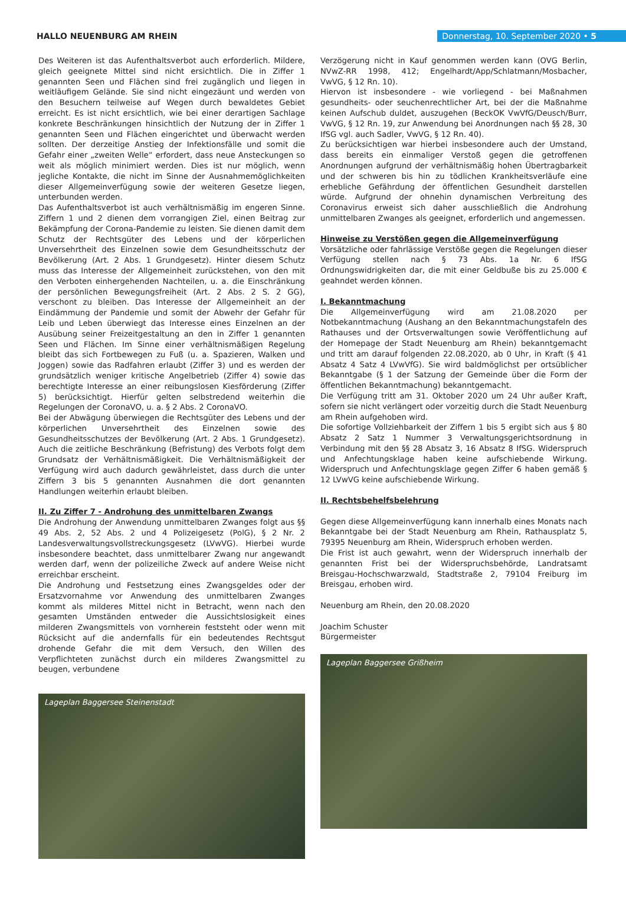HALLO NEUENBURG AM RHEIN
Donnerstag, 10. September 2020 • 5
Des Weiteren ist das Aufenthaltsverbot auch erforderlich. Mildere, gleich geeignete Mittel sind nicht ersichtlich. Die in Ziffer 1 genannten Seen und Flächen sind frei zugänglich und liegen in weitläufigem Gelände. Sie sind nicht eingezäunt und werden von den Besuchern teilweise auf Wegen durch bewaldetes Gebiet erreicht. Es ist nicht ersichtlich, wie bei einer derartigen Sachlage konkrete Beschränkungen hinsichtlich der Nutzung der in Ziffer 1 genannten Seen und Flächen eingerichtet und überwacht werden sollten. Der derzeitige Anstieg der Infektionsfälle und somit die Gefahr einer „zweiten Welle“ erfordert, dass neue Ansteckungen so weit als möglich minimiert werden. Dies ist nur möglich, wenn jegliche Kontakte, die nicht im Sinne der Ausnahmemöglichkeiten dieser Allgemeinverfügung sowie der weiteren Gesetze liegen, unterbunden werden.
Das Aufenthaltsverbot ist auch verhältnismäßig im engeren Sinne. Ziffern 1 und 2 dienen dem vorrangigen Ziel, einen Beitrag zur Bekämpfung der Corona-Pandemie zu leisten. Sie dienen damit dem Schutz der Rechtsgüter des Lebens und der körperlichen Unversehrtheit des Einzelnen sowie dem Gesundheitsschutz der Bevölkerung (Art. 2 Abs. 1 Grundgesetz). Hinter diesem Schutz muss das Interesse der Allgemeinheit zurückstehen, von den mit den Verboten einhergehenden Nachteilen, u. a. die Einschränkung der persönlichen Bewegungsfreiheit (Art. 2 Abs. 2 S. 2 GG), verschont zu bleiben. Das Interesse der Allgemeinheit an der Eindämmung der Pandemie und somit der Abwehr der Gefahr für Leib und Leben überwiegt das Interesse eines Einzelnen an der Ausübung seiner Freizeitgestaltung an den in Ziffer 1 genannten Seen und Flächen. Im Sinne einer verhältnismäßigen Regelung bleibt das sich Fortbewegen zu Fuß (u. a. Spazieren, Walken und Joggen) sowie das Radfahren erlaubt (Ziffer 3) und es werden der grundsätzlich weniger kritische Angelbetrieb (Ziffer 4) sowie das berechtigte Interesse an einer reibungslosen Kiesförderung (Ziffer 5) berücksichtigt. Hierfür gelten selbstredend weiterhin die Regelungen der CoronaVO, u. a. § 2 Abs. 2 CoronaVO.
Bei der Abwägung überwiegen die Rechtsgüter des Lebens und der körperlichen Unversehrtheit des Einzelnen sowie des Gesundheitsschutzes der Bevölkerung (Art. 2 Abs. 1 Grundgesetz). Auch die zeitliche Beschränkung (Befristung) des Verbots folgt dem Grundsatz der Verhältnismäßigkeit. Die Verhältnismäßigkeit der Verfügung wird auch dadurch gewährleistet, dass durch die unter Ziffern 3 bis 5 genannten Ausnahmen die dort genannten Handlungen weiterhin erlaubt bleiben.
II. Zu Ziffer 7 - Androhung des unmittelbaren Zwangs
Die Androhung der Anwendung unmittelbaren Zwanges folgt aus §§ 49 Abs. 2, 52 Abs. 2 und 4 Polizeigesetz (PolG), § 2 Nr. 2 Landesverwaltungsvollstreckungsgesetz (LVwVG). Hierbei wurde insbesondere beachtet, dass unmittelbarer Zwang nur angewandt werden darf, wenn der polizeiliche Zweck auf andere Weise nicht erreichbar erscheint.
Die Androhung und Festsetzung eines Zwangsgeldes oder der Ersatzvornahme vor Anwendung des unmittelbaren Zwanges kommt als milderes Mittel nicht in Betracht, wenn nach den gesamten Umständen entweder die Aussichtslosigkeit eines milderen Zwangsmittels von vornherein feststeht oder wenn mit Rücksicht auf die andernfalls für ein bedeutendes Rechtsgut drohende Gefahr die mit dem Versuch, den Willen des Verpflichteten zunächst durch ein milderes Zwangsmittel zu beugen, verbundene
Lageplan Baggersee Steinenstadt
Verzögerung nicht in Kauf genommen werden kann (OVG Berlin, NVwZ-RR 1998, 412; Engelhardt/App/Schlatmann/Mosbacher, VwVG, § 12 Rn. 10).
Hiervon ist insbesondere - wie vorliegend - bei Maßnahmen gesundheits- oder seuchenrechtlicher Art, bei der die Maßnahme keinen Aufschub duldet, auszugehen (BeckOK VwVfG/Deusch/Burr, VwVG, § 12 Rn. 19, zur Anwendung bei Anordnungen nach §§ 28, 30 IfSG vgl. auch Sadler, VwVG, § 12 Rn. 40).
Zu berücksichtigen war hierbei insbesondere auch der Umstand, dass bereits ein einmaliger Verstoß gegen die getroffenen Anordnungen aufgrund der verhältnismäßig hohen Übertragbarkeit und der schweren bis hin zu tödlichen Krankheitsverläufe eine erhebliche Gefährdung der öffentlichen Gesundheit darstellen würde. Aufgrund der ohnehin dynamischen Verbreitung des Coronavirus erweist sich daher ausschließlich die Androhung unmittelbaren Zwanges als geeignet, erforderlich und angemessen.
Hinweise zu Verstößen gegen die Allgemeinverfügung
Vorsätzliche oder fahrlässige Verstöße gegen die Regelungen dieser Verfügung stellen nach § 73 Abs. 1a Nr. 6 IfSG Ordnungswidrigkeiten dar, die mit einer Geldbuße bis zu 25.000 € geahndet werden können.
I. Bekanntmachung
Die Allgemeinverfügung wird am 21.08.2020 per Notbekanntmachung (Aushang an den Bekanntmachungstafeln des Rathauses und der Ortsverwaltungen sowie Veröffentlichung auf der Homepage der Stadt Neuenburg am Rhein) bekanntgemacht und tritt am darauf folgenden 22.08.2020, ab 0 Uhr, in Kraft (§ 41 Absatz 4 Satz 4 LVwVfG). Sie wird baldmöglichst per ortsüblicher Bekanntgabe (§ 1 der Satzung der Gemeinde über die Form der öffentlichen Bekanntmachung) bekanntgemacht.
Die Verfügung tritt am 31. Oktober 2020 um 24 Uhr außer Kraft, sofern sie nicht verlängert oder vorzeitig durch die Stadt Neuenburg am Rhein aufgehoben wird.
Die sofortige Vollziehbarkeit der Ziffern 1 bis 5 ergibt sich aus § 80 Absatz 2 Satz 1 Nummer 3 Verwaltungsgerichtsordnung in Verbindung mit den §§ 28 Absatz 3, 16 Absatz 8 IfSG. Widerspruch und Anfechtungsklage haben keine aufschiebende Wirkung. Widerspruch und Anfechtungsklage gegen Ziffer 6 haben gemäß § 12 LVwVG keine aufschiebende Wirkung.
II. Rechtsbehelfsbelehrung
Gegen diese Allgemeinverfügung kann innerhalb eines Monats nach Bekanntgabe bei der Stadt Neuenburg am Rhein, Rathausplatz 5, 79395 Neuenburg am Rhein, Widerspruch erhoben werden.
Die Frist ist auch gewahrt, wenn der Widerspruch innerhalb der genannten Frist bei der Widerspruchsbehörde, Landratsamt Breisgau-Hochschwarzwald, Stadtstraße 2, 79104 Freiburg im Breisgau, erhoben wird.
Neuenburg am Rhein, den 20.08.2020
Joachim Schuster
Bürgermeister
Lageplan Baggersee Grißheim